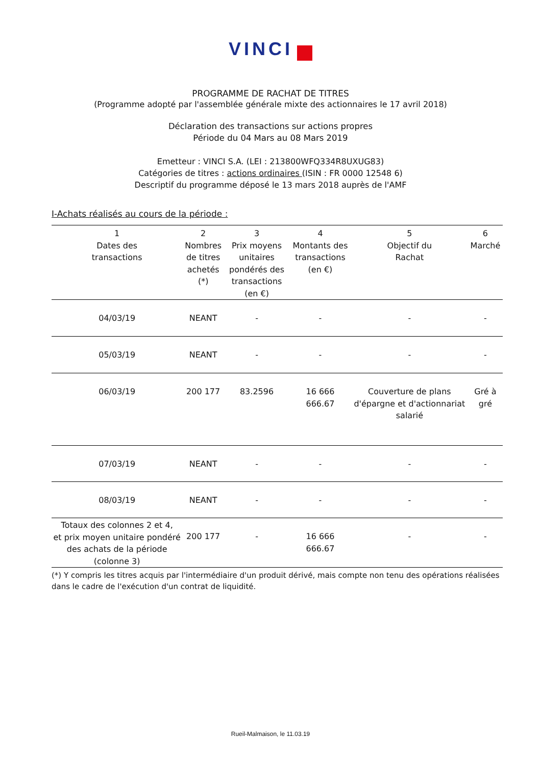VINCI
PROGRAMME DE RACHAT DE TITRES
(Programme adopté par l'assemblée générale mixte des actionnaires le 17 avril 2018)
Déclaration des transactions sur actions propres
Période du 04 Mars au 08 Mars 2019
Emetteur : VINCI S.A. (LEI : 213800WFQ334R8UXUG83)
Catégories de titres : actions ordinaires (ISIN : FR 0000 12548 6)
Descriptif du programme déposé le 13 mars 2018 auprès de l'AMF
I-Achats réalisés au cours de la période :
| 1 Dates des transactions | 2 Nombres de titres achetés (*) | 3 Prix moyens unitaires pondérés des transactions (en €) | 4 Montants des transactions (en €) | 5 Objectif du Rachat | 6 Marché |
| --- | --- | --- | --- | --- | --- |
| 04/03/19 | NEANT | - | - | - | - |
| 05/03/19 | NEANT | - | - | - | - |
| 06/03/19 | 200 177 | 83.2596 | 16 666 666.67 | Couverture de plans d'épargne et d'actionnariat salarié | Gré à gré |
| 07/03/19 | NEANT | - | - | - | - |
| 08/03/19 | NEANT | - | - | - | - |
| Totaux des colonnes 2 et 4, et prix moyen unitaire pondéré des achats de la période (colonne 3) | 200 177 | - | 16 666 666.67 | - | - |
(*) Y compris les titres acquis par l'intermédiaire d'un produit dérivé, mais compte non tenu des opérations réalisées dans le cadre de l'exécution d'un contrat de liquidité.
Rueil-Malmaison, le 11.03.19